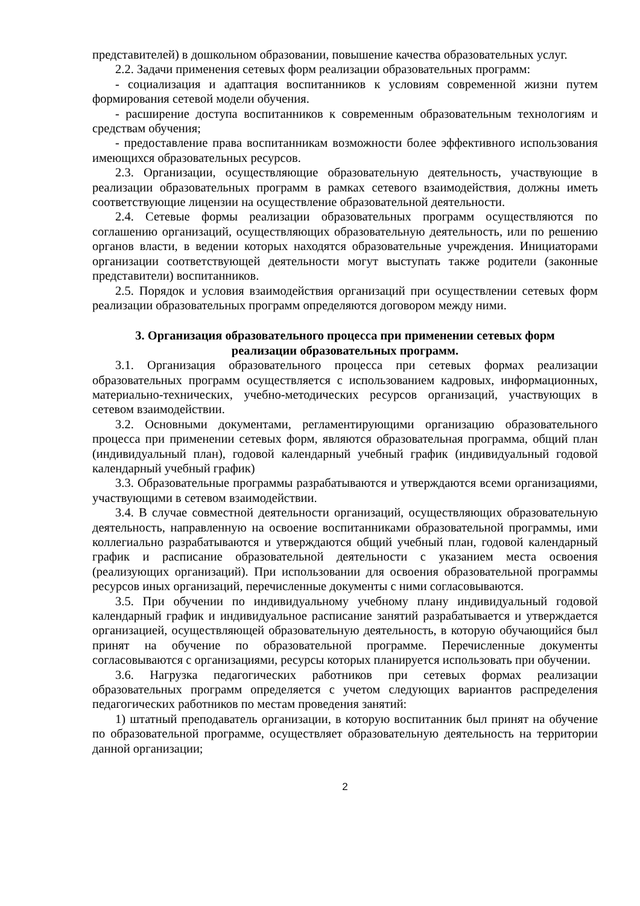представителей) в дошкольном образовании, повышение качества образовательных услуг.
2.2. Задачи применения сетевых форм реализации образовательных программ:
- социализация и адаптация воспитанников к условиям современной жизни путем формирования сетевой модели обучения.
- расширение доступа воспитанников к современным образовательным технологиям и средствам обучения;
- предоставление права воспитанникам возможности более эффективного использования имеющихся образовательных ресурсов.
2.3. Организации, осуществляющие образовательную деятельность, участвующие в реализации образовательных программ в рамках сетевого взаимодействия, должны иметь соответствующие лицензии на осуществление образовательной деятельности.
2.4. Сетевые формы реализации образовательных программ осуществляются по соглашению организаций, осуществляющих образовательную деятельность, или по решению органов власти, в ведении которых находятся образовательные учреждения. Инициаторами организации соответствующей деятельности могут выступать также родители (законные представители) воспитанников.
2.5. Порядок и условия взаимодействия организаций при осуществлении сетевых форм реализации образовательных программ определяются договором между ними.
3. Организация образовательного процесса при применении сетевых форм
реализации образовательных программ.
3.1. Организация образовательного процесса при сетевых формах реализации образовательных программ осуществляется с использованием кадровых, информационных, материально-технических, учебно-методических ресурсов организаций, участвующих в сетевом взаимодействии.
3.2. Основными документами, регламентирующими организацию образовательного процесса при применении сетевых форм, являются образовательная программа, общий план (индивидуальный план), годовой календарный учебный график (индивидуальный годовой календарный учебный график)
3.3. Образовательные программы разрабатываются и утверждаются всеми организациями, участвующими в сетевом взаимодействии.
3.4. В случае совместной деятельности организаций, осуществляющих образовательную деятельность, направленную на освоение воспитанниками образовательной программы, ими коллегиально разрабатываются и утверждаются общий учебный план, годовой календарный график и расписание образовательной деятельности с указанием места освоения (реализующих организаций). При использовании для освоения образовательной программы ресурсов иных организаций, перечисленные документы с ними согласовываются.
3.5. При обучении по индивидуальному учебному плану индивидуальный годовой календарный график и индивидуальное расписание занятий разрабатывается и утверждается организацией, осуществляющей образовательную деятельность, в которую обучающийся был принят на обучение по образовательной программе. Перечисленные документы согласовываются с организациями, ресурсы которых планируется использовать при обучении.
3.6. Нагрузка педагогических работников при сетевых формах реализации образовательных программ определяется с учетом следующих вариантов распределения педагогических работников по местам проведения занятий:
1) штатный преподаватель организации, в которую воспитанник был принят на обучение по образовательной программе, осуществляет образовательную деятельность на территории данной организации;
2